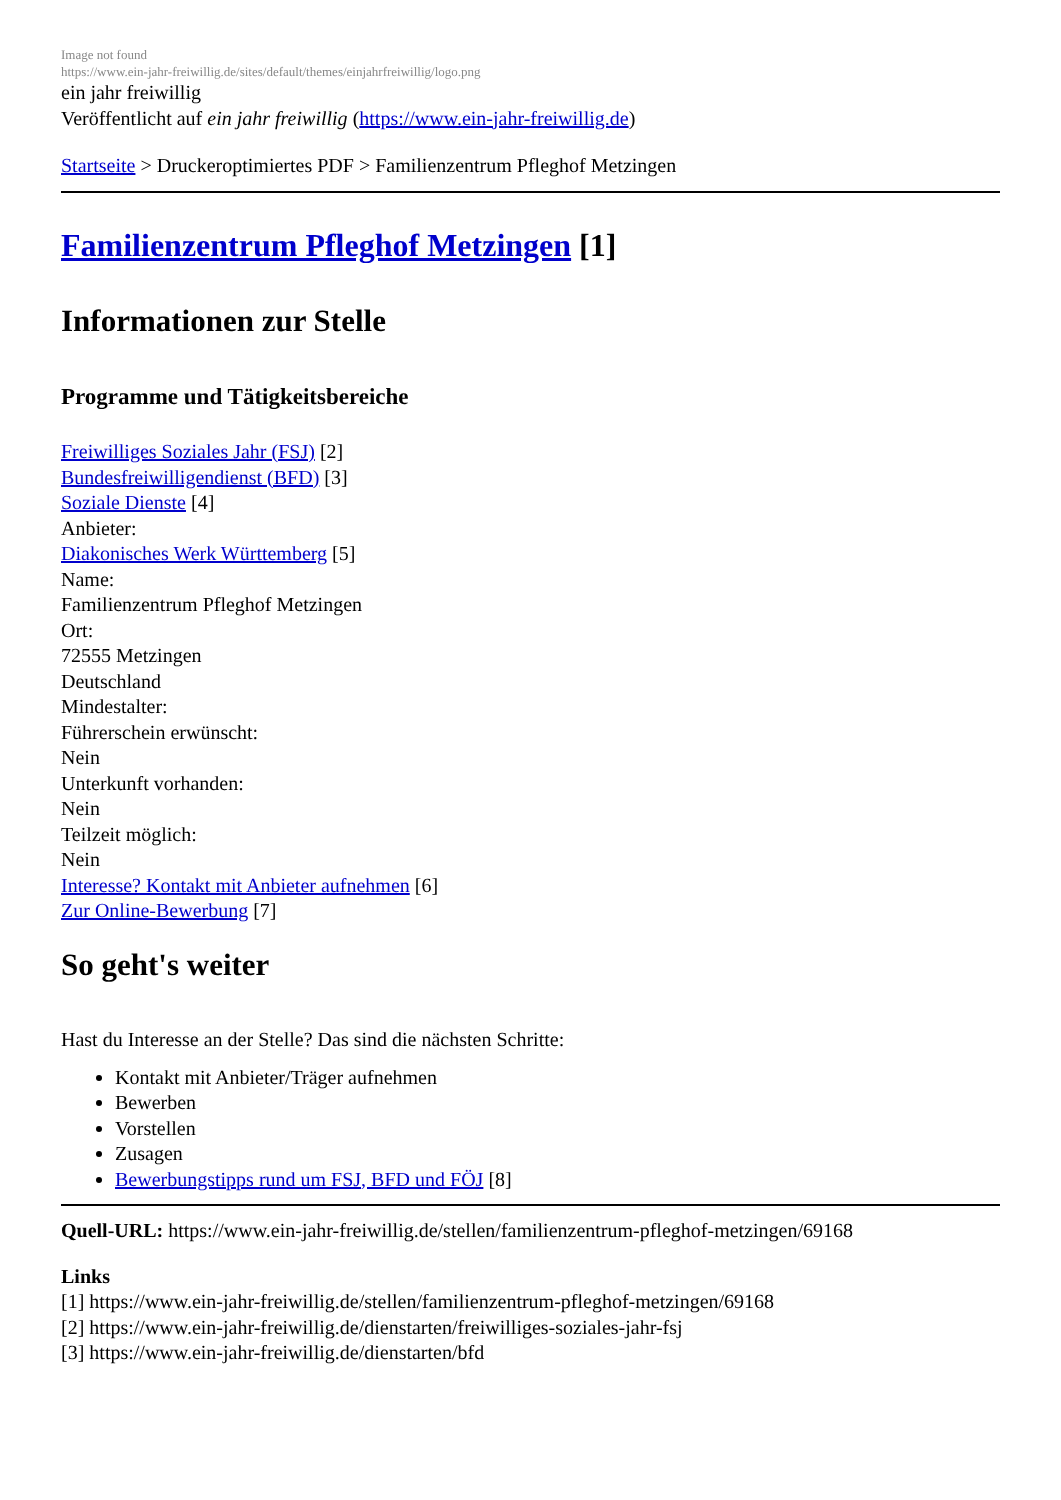Image not found
https://www.ein-jahr-freiwillig.de/sites/default/themes/einjahrfreiwillig/logo.png
ein jahr freiwillig
Veröffentlicht auf ein jahr freiwillig (https://www.ein-jahr-freiwillig.de)
Startseite > Druckeroptimiertes PDF > Familienzentrum Pfleghof Metzingen
Familienzentrum Pfleghof Metzingen [1]
Informationen zur Stelle
Programme und Tätigkeitsbereiche
Freiwilliges Soziales Jahr (FSJ) [2]
Bundesfreiwilligendienst (BFD) [3]
Soziale Dienste [4]
Anbieter:
Diakonisches Werk Württemberg [5]
Name:
Familienzentrum Pfleghof Metzingen
Ort:
72555 Metzingen
Deutschland
Mindestalter:
Führerschein erwünscht:
Nein
Unterkunft vorhanden:
Nein
Teilzeit möglich:
Nein
Interesse? Kontakt mit Anbieter aufnehmen [6]
Zur Online-Bewerbung [7]
So geht's weiter
Hast du Interesse an der Stelle? Das sind die nächsten Schritte:
Kontakt mit Anbieter/Träger aufnehmen
Bewerben
Vorstellen
Zusagen
Bewerbungstipps rund um FSJ, BFD und FÖJ [8]
Quell-URL: https://www.ein-jahr-freiwillig.de/stellen/familienzentrum-pfleghof-metzingen/69168
Links
[1] https://www.ein-jahr-freiwillig.de/stellen/familienzentrum-pfleghof-metzingen/69168
[2] https://www.ein-jahr-freiwillig.de/dienstarten/freiwilliges-soziales-jahr-fsj
[3] https://www.ein-jahr-freiwillig.de/dienstarten/bfd